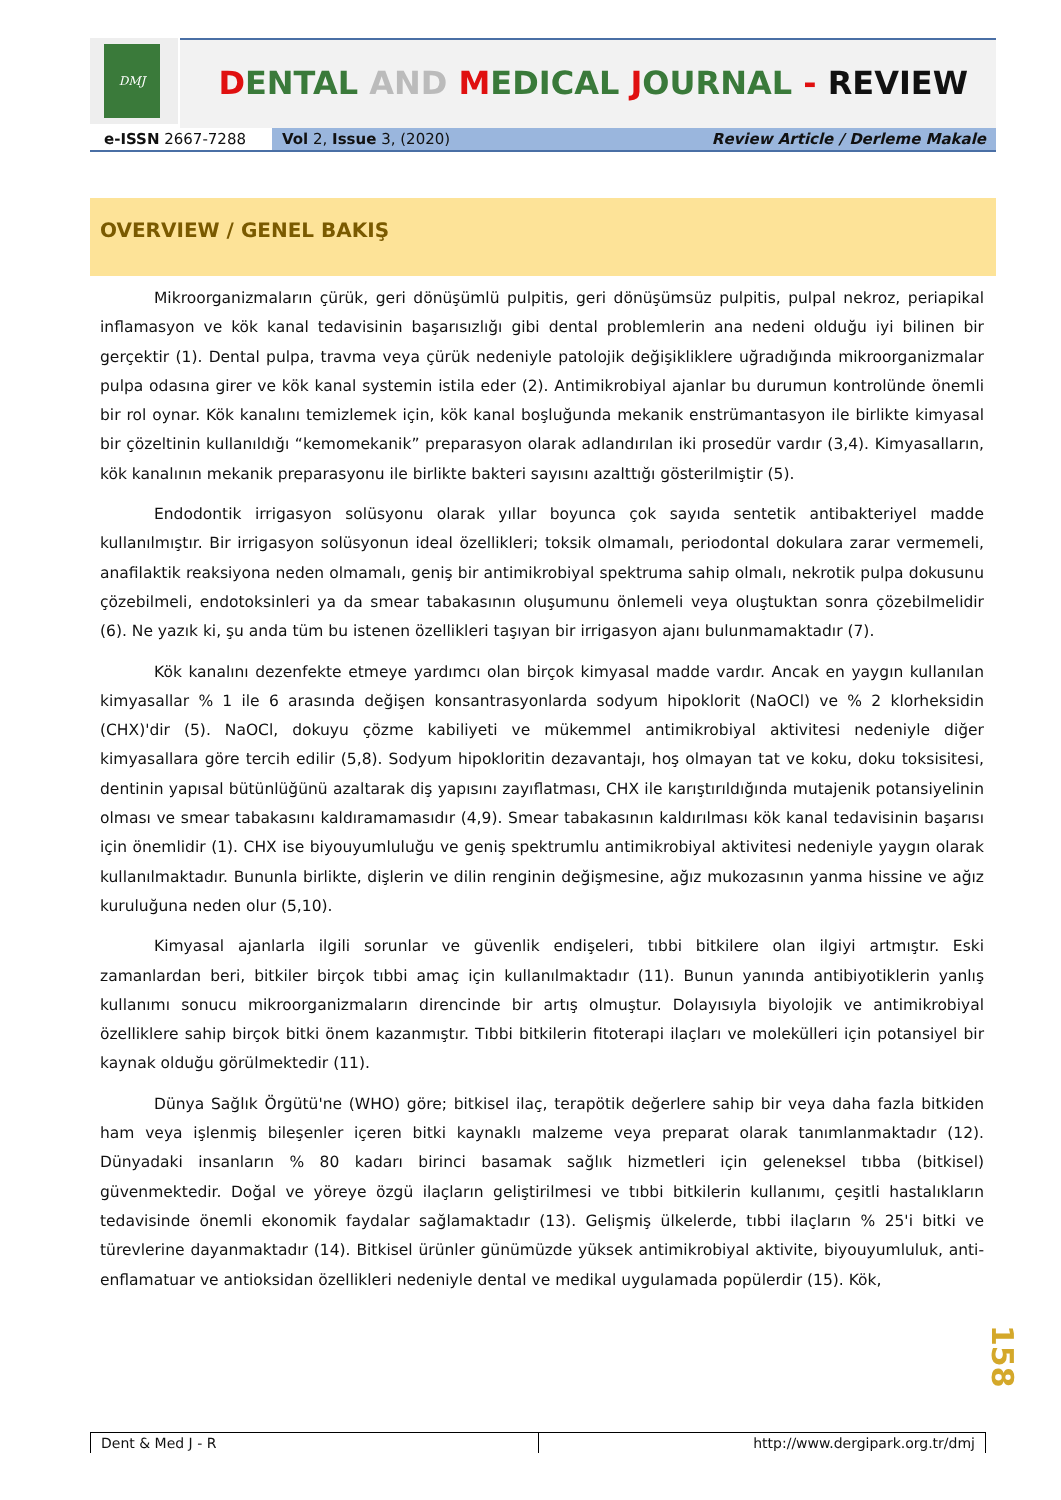DMJ
DENTAL AND MEDICAL JOURNAL - REVIEW
e-ISSN 2667-7288 Vol 2, Issue 3, (2020) Review Article / Derleme Makale
OVERVIEW / GENEL BAKIŞ
Mikroorganizmaların çürük, geri dönüşümlü pulpitis, geri dönüşümsüz pulpitis, pulpal nekroz, periapikal inflamasyon ve kök kanal tedavisinin başarısızlığı gibi dental problemlerin ana nedeni olduğu iyi bilinen bir gerçektir (1). Dental pulpa, travma veya çürük nedeniyle patolojik değişikliklere uğradığında mikroorganizmalar pulpa odasına girer ve kök kanal systemin istila eder (2). Antimikrobiyal ajanlar bu durumun kontrolünde önemli bir rol oynar. Kök kanalını temizlemek için, kök kanal boşluğunda mekanik enstrümantasyon ile birlikte kimyasal bir çözeltinin kullanıldığı “kemomekanik” preparasyon olarak adlandırılan iki prosedür vardır (3,4). Kimyasalların, kök kanalının mekanik preparasyonu ile birlikte bakteri sayısını azalttığı gösterilmiştir (5).
Endodontik irrigasyon solüsyonu olarak yıllar boyunca çok sayıda sentetik antibakteriyel madde kullanılmıştır. Bir irrigasyon solüsyonun ideal özellikleri; toksik olmamalı, periodontal dokulara zarar vermemeli, anafilaktik reaksiyona neden olmamalı, geniş bir antimikrobiyal spektruma sahip olmalı, nekrotik pulpa dokusunu çözebilmeli, endotoksinleri ya da smear tabakasının oluşumunu önlemeli veya oluştuktan sonra çözebilmelidir (6). Ne yazık ki, şu anda tüm bu istenen özellikleri taşıyan bir irrigasyon ajanı bulunmamaktadır (7).
Kök kanalını dezenfekte etmeye yardımcı olan birçok kimyasal madde vardır. Ancak en yaygın kullanılan kimyasallar % 1 ile 6 arasında değişen konsantrasyonlarda sodyum hipoklorit (NaOCl) ve % 2 klorheksidin (CHX)'dir (5). NaOCl, dokuyu çözme kabiliyeti ve mükemmel antimikrobiyal aktivitesi nedeniyle diğer kimyasallara göre tercih edilir (5,8). Sodyum hipokloritin dezavantajı, hoş olmayan tat ve koku, doku toksisitesi, dentinin yapısal bütünlüğünü azaltarak diş yapısını zayıflatması, CHX ile karıştırıldığında mutajenik potansiyelinin olması ve smear tabakasını kaldıramamasıdır (4,9). Smear tabakasının kaldırılması kök kanal tedavisinin başarısı için önemlidir (1). CHX ise biyouyumluluğu ve geniş spektrumlu antimikrobiyal aktivitesi nedeniyle yaygın olarak kullanılmaktadır. Bununla birlikte, dişlerin ve dilin renginin değişmesine, ağız mukozasının yanma hissine ve ağız kuruluğuna neden olur (5,10).
Kimyasal ajanlarla ilgili sorunlar ve güvenlik endişeleri, tıbbi bitkilere olan ilgiyi artmıştır. Eski zamanlardan beri, bitkiler birçok tıbbi amaç için kullanılmaktadır (11). Bunun yanında antibiyotiklerin yanlış kullanımı sonucu mikroorganizmaların direncinde bir artış olmuştur. Dolayısıyla biyolojik ve antimikrobiyal özelliklere sahip birçok bitki önem kazanmıştır. Tıbbi bitkilerin fitoterapi ilaçları ve molekülleri için potansiyel bir kaynak olduğu görülmektedir (11).
Dünya Sağlık Örgütü'ne (WHO) göre; bitkisel ilaç, terapötik değerlere sahip bir veya daha fazla bitkiden ham veya işlenmiş bileşenler içeren bitki kaynaklı malzeme veya preparat olarak tanımlanmaktadır (12). Dünyadaki insanların % 80 kadarı birinci basamak sağlık hizmetleri için geleneksel tıbba (bitkisel) güvenmektedir. Doğal ve yöreye özgü ilaçların geliştirilmesi ve tıbbi bitkilerin kullanımı, çeşitli hastalıkların tedavisinde önemli ekonomik faydalar sağlamaktadır (13). Gelişmiş ülkelerde, tıbbi ilaçların % 25'i bitki ve türevlerine dayanmaktadır (14). Bitkisel ürünler günümüzde yüksek antimikrobiyal aktivite, biyouyumluluk, anti-enflamatuar ve antioksidan özellikleri nedeniyle dental ve medikal uygulamada popülerdir (15). Kök,
158
Dent & Med J - R http://www.dergipark.org.tr/dmj